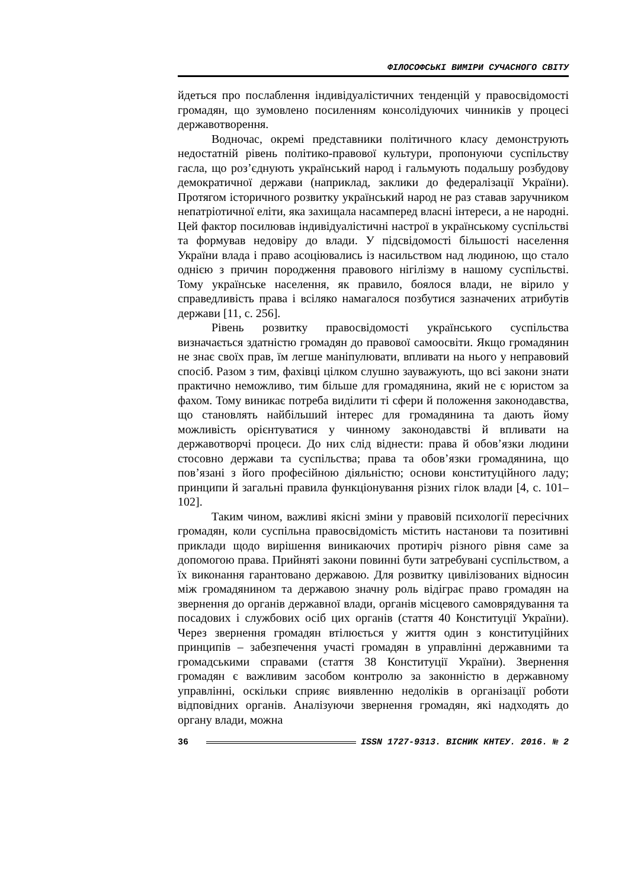ФІЛОСОФСЬКІ ВИМІРИ СУЧАСНОГО СВІТУ
йдеться про послаблення індивідуалістичних тенденцій у правосвідомості громадян, що зумовлено посиленням консолідуючих чинників у процесі державотворення.
Водночас, окремі представники політичного класу демонструють недостатній рівень політико-правової культури, пропонуючи суспільству гасла, що роз’єднують український народ і гальмують подальшу розбудову демократичної держави (наприклад, заклики до федералізації України). Протягом історичного розвитку український народ не раз ставав заручником непатріотичної еліти, яка захищала насамперед власні інтереси, а не народні. Цей фактор посилював індивідуалістичні настрої в українському суспільстві та формував недовіру до влади. У підсвідомості більшості населення України влада і право асоціювались із насильством над людиною, що стало однією з причин породження правового нігілізму в нашому суспільстві. Тому українське населення, як правило, боялося влади, не вірило у справедливість права і всіляко намагалося позбутися зазначених атрибутів держави [11, с. 256].
Рівень розвитку правосвідомості українського суспільства визначається здатністю громадян до правової самоосвіти. Якщо громадянин не знає своїх прав, їм легше маніпулювати, впливати на нього у неправовий спосіб. Разом з тим, фахівці цілком слушно зауважують, що всі закони знати практично неможливо, тим більше для громадянина, який не є юристом за фахом. Тому виникає потреба виділити ті сфери й положення законодавства, що становлять найбільший інтерес для громадянина та дають йому можливість орієнтуватися у чинному законодавстві й впливати на державотворчі процеси. До них слід віднести: права й обов’язки людини стосовно держави та суспільства; права та обов’язки громадянина, що пов’язані з його професійною діяльністю; основи конституційного ладу; принципи й загальні правила функціонування різних гілок влади [4, с. 101–102].
Таким чином, важливі якісні зміни у правовій психології пересічних громадян, коли суспільна правосвідомість містить настанови та позитивні приклади щодо вирішення виникаючих протиріч різного рівня саме за допомогою права. Прийняті закони повинні бути затребувані суспільством, а їх виконання гарантовано державою. Для розвитку цивілізованих відносин між громадянином та державою значну роль відіграє право громадян на звернення до органів державної влади, органів місцевого самоврядування та посадових і службових осіб цих органів (стаття 40 Конституції України). Через звернення громадян втілюється у життя один з конституційних принципів – забезпечення участі громадян в управлінні державними та громадськими справами (стаття 38 Конституції України). Звернення громадян є важливим засобом контролю за законністю в державному управлінні, оскільки сприяє виявленню недоліків в організації роботи відповідних органів. Аналізуючи звернення громадян, які надходять до органу влади, можна
36 ISSN 1727-9313. ВІСНИК КНТЕУ. 2016. № 2